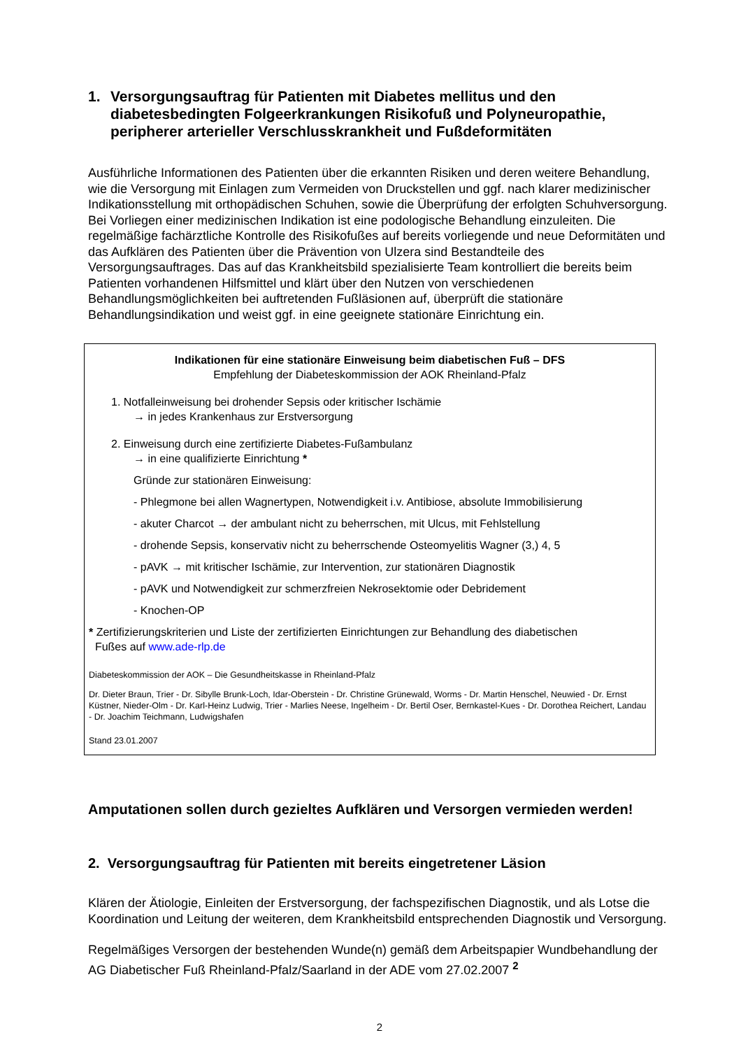1. Versorgungsauftrag für Patienten mit Diabetes mellitus und den diabetesbedingten Folgeerkrankungen Risikofuß und Polyneuropathie, peripherer arterieller Verschlusskrankheit und Fußdeformitäten
Ausführliche Informationen des Patienten über die erkannten Risiken und deren weitere Behandlung, wie die Versorgung mit Einlagen zum Vermeiden von Druckstellen und ggf. nach klarer medizinischer Indikationsstellung mit orthopädischen Schuhen, sowie die Überprüfung der erfolgten Schuhversorgung. Bei Vorliegen einer medizinischen Indikation ist eine podologische Behandlung einzuleiten. Die regelmäßige fachärztliche Kontrolle des Risikofußes auf bereits vorliegende und neue Deformitäten und das Aufklären des Patienten über die Prävention von Ulzera sind Bestandteile des Versorgungsauftrages. Das auf das Krankheitsbild spezialisierte Team kontrolliert die bereits beim Patienten vorhandenen Hilfsmittel und klärt über den Nutzen von verschiedenen Behandlungsmöglichkeiten bei auftretenden Fußläsionen auf, überprüft die stationäre Behandlungsindikation und weist ggf. in eine geeignete stationäre Einrichtung ein.
Indikationen für eine stationäre Einweisung beim diabetischen Fuß – DFS
Empfehlung der Diabeteskommission der AOK Rheinland-Pfalz
1. Notfalleinweisung bei drohender Sepsis oder kritischer Ischämie
→ in jedes Krankenhaus zur Erstversorgung
2. Einweisung durch eine zertifizierte Diabetes-Fußambulanz
→ in eine qualifizierte Einrichtung *
Gründe zur stationären Einweisung:
- Phlegmone bei allen Wagnertypen, Notwendigkeit i.v. Antibiose, absolute Immobilisierung
- akuter Charcot → der ambulant nicht zu beherrschen, mit Ulcus, mit Fehlstellung
- drohende Sepsis, konservativ nicht zu beherrschende Osteomyelitis Wagner (3,) 4, 5
- pAVK → mit kritischer Ischämie, zur Intervention, zur stationären Diagnostik
- pAVK und Notwendigkeit zur schmerzfreien Nekrosektomie oder Debridement
- Knochen-OP
* Zertifizierungskriterien und Liste der zertifizierten Einrichtungen zur Behandlung des diabetischen
Fußes auf www.ade-rlp.de
Diabeteskommission der AOK – Die Gesundheitskasse in Rheinland-Pfalz
Dr. Dieter Braun, Trier - Dr. Sibylle Brunk-Loch, Idar-Oberstein - Dr. Christine Grünewald, Worms - Dr. Martin Henschel, Neuwied - Dr. Ernst Küstner, Nieder-Olm - Dr. Karl-Heinz Ludwig, Trier - Marlies Neese, Ingelheim - Dr. Bertil Oser, Bernkastel-Kues - Dr. Dorothea Reichert, Landau - Dr. Joachim Teichmann, Ludwigshafen
Stand 23.01.2007
Amputationen sollen durch gezieltes Aufklären und Versorgen vermieden werden!
2. Versorgungsauftrag für Patienten mit bereits eingetretener Läsion
Klären der Ätiologie, Einleiten der Erstversorgung, der fachspezifischen Diagnostik, und als Lotse die Koordination und Leitung der weiteren, dem Krankheitsbild entsprechenden Diagnostik und Versorgung.
Regelmäßiges Versorgen der bestehenden Wunde(n) gemäß dem Arbeitspapier Wundbehandlung der AG Diabetischer Fuß Rheinland-Pfalz/Saarland in der ADE vom 27.02.2007 <sup>2</sup>
2